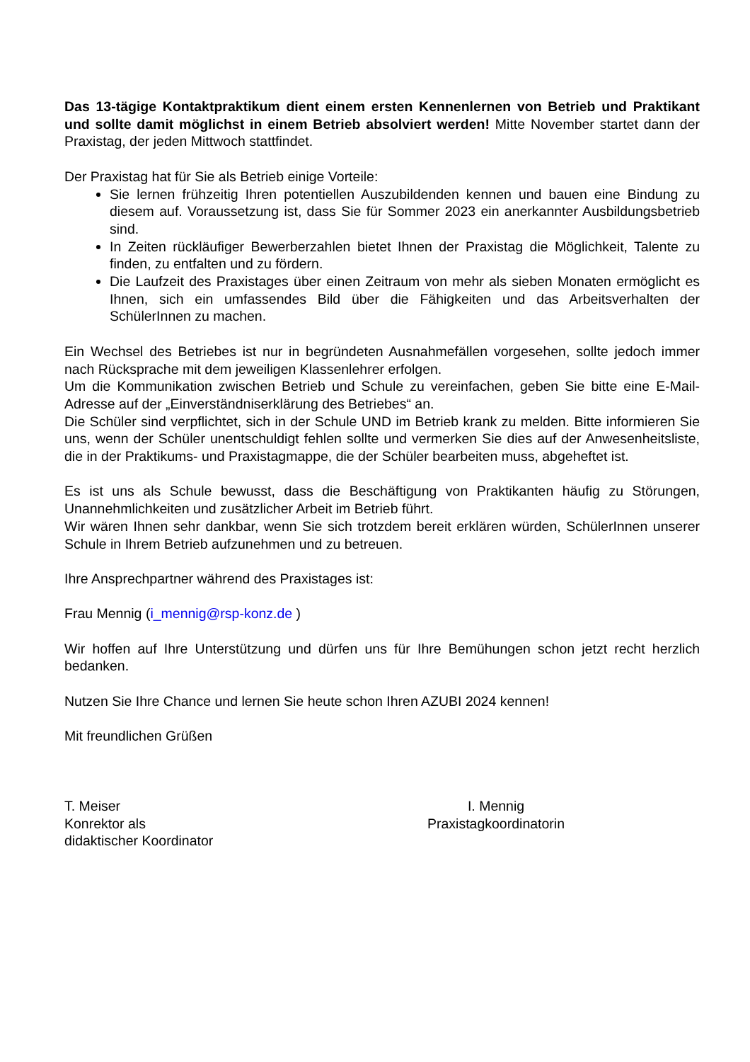Das 13-tägige Kontaktpraktikum dient einem ersten Kennenlernen von Betrieb und Praktikant und sollte damit möglichst in einem Betrieb absolviert werden! Mitte November startet dann der Praxistag, der jeden Mittwoch stattfindet.
Der Praxistag hat für Sie als Betrieb einige Vorteile:
Sie lernen frühzeitig Ihren potentiellen Auszubildenden kennen und bauen eine Bindung zu diesem auf. Voraussetzung ist, dass Sie für Sommer 2023 ein anerkannter Ausbildungsbetrieb sind.
In Zeiten rückläufiger Bewerberzahlen bietet Ihnen der Praxistag die Möglichkeit, Talente zu finden, zu entfalten und zu fördern.
Die Laufzeit des Praxistages über einen Zeitraum von mehr als sieben Monaten ermöglicht es Ihnen, sich ein umfassendes Bild über die Fähigkeiten und das Arbeitsverhalten der SchülerInnen zu machen.
Ein Wechsel des Betriebes ist nur in begründeten Ausnahmefällen vorgesehen, sollte jedoch immer nach Rücksprache mit dem jeweiligen Klassenlehrer erfolgen.
Um die Kommunikation zwischen Betrieb und Schule zu vereinfachen, geben Sie bitte eine E-Mail-Adresse auf der „Einverständniserklärung des Betriebes“ an.
Die Schüler sind verpflichtet, sich in der Schule UND im Betrieb krank zu melden. Bitte informieren Sie uns, wenn der Schüler unentschuldigt fehlen sollte und vermerken Sie dies auf der Anwesenheitsliste, die in der Praktikums- und Praxistagmappe, die der Schüler bearbeiten muss, abgeheftet ist.
Es ist uns als Schule bewusst, dass die Beschäftigung von Praktikanten häufig zu Störungen, Unannehmlichkeiten und zusätzlicher Arbeit im Betrieb führt.
Wir wären Ihnen sehr dankbar, wenn Sie sich trotzdem bereit erklären würden, SchülerInnen unserer Schule in Ihrem Betrieb aufzunehmen und zu betreuen.
Ihre Ansprechpartner während des Praxistages ist:
Frau Mennig (i_mennig@rsp-konz.de )
Wir hoffen auf Ihre Unterstützung und dürfen uns für Ihre Bemühungen schon jetzt recht herzlich bedanken.
Nutzen Sie Ihre Chance und lernen Sie heute schon Ihren AZUBI 2024 kennen!
Mit freundlichen Grüßen
T. Meiser
Konrektor als
didaktischer Koordinator
I. Mennig
Praxistagkoordinatorin